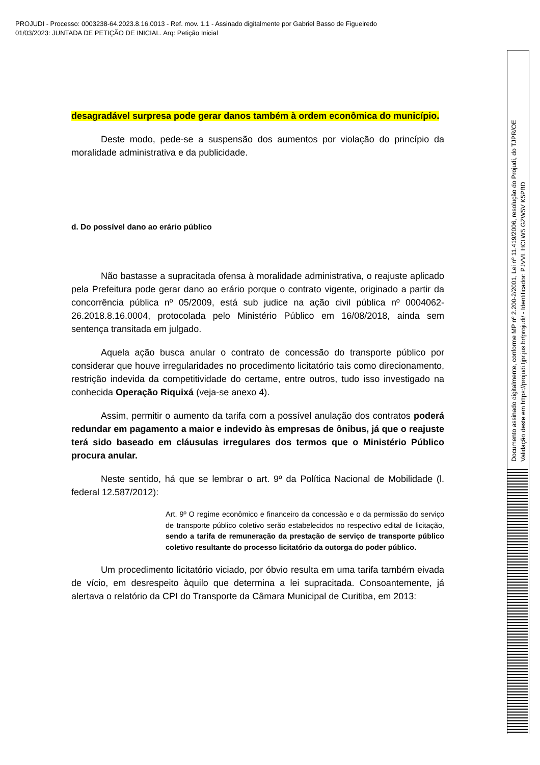PROJUDI - Processo: 0003238-64.2023.8.16.0013 - Ref. mov. 1.1 - Assinado digitalmente por Gabriel Basso de Figueiredo
01/03/2023: JUNTADA DE PETIÇÃO DE INICIAL. Arq: Petição Inicial
Documento assinado digitalmente, conforme MP nº 2.200-2/2001, Lei nº 11.419/2006, resolução do Projudi, do TJPR/OE
Validação deste em https://projudi.tjpr.jus.br/projudi/ - Identificador: PJVVL HCLW5 GZW5V K5PBD
desagradável surpresa pode gerar danos também à ordem econômica do município.
Deste modo, pede-se a suspensão dos aumentos por violação do princípio da moralidade administrativa e da publicidade.
d. Do possível dano ao erário público
Não bastasse a supracitada ofensa à moralidade administrativa, o reajuste aplicado pela Prefeitura pode gerar dano ao erário porque o contrato vigente, originado a partir da concorrência pública nº 05/2009, está sub judice na ação civil pública nº 0004062-26.2018.8.16.0004, protocolada pelo Ministério Público em 16/08/2018, ainda sem sentença transitada em julgado.
Aquela ação busca anular o contrato de concessão do transporte público por considerar que houve irregularidades no procedimento licitatório tais como direcionamento, restrição indevida da competitividade do certame, entre outros, tudo isso investigado na conhecida Operação Riquixá (veja-se anexo 4).
Assim, permitir o aumento da tarifa com a possível anulação dos contratos poderá redundar em pagamento a maior e indevido às empresas de ônibus, já que o reajuste terá sido baseado em cláusulas irregulares dos termos que o Ministério Público procura anular.
Neste sentido, há que se lembrar o art. 9º da Política Nacional de Mobilidade (l. federal 12.587/2012):
Art. 9º O regime econômico e financeiro da concessão e o da permissão do serviço de transporte público coletivo serão estabelecidos no respectivo edital de licitação, sendo a tarifa de remuneração da prestação de serviço de transporte público coletivo resultante do processo licitatório da outorga do poder público.
Um procedimento licitatório viciado, por óbvio resulta em uma tarifa também eivada de vício, em desrespeito àquilo que determina a lei supracitada. Consoantemente, já alertava o relatório da CPI do Transporte da Câmara Municipal de Curitiba, em 2013: